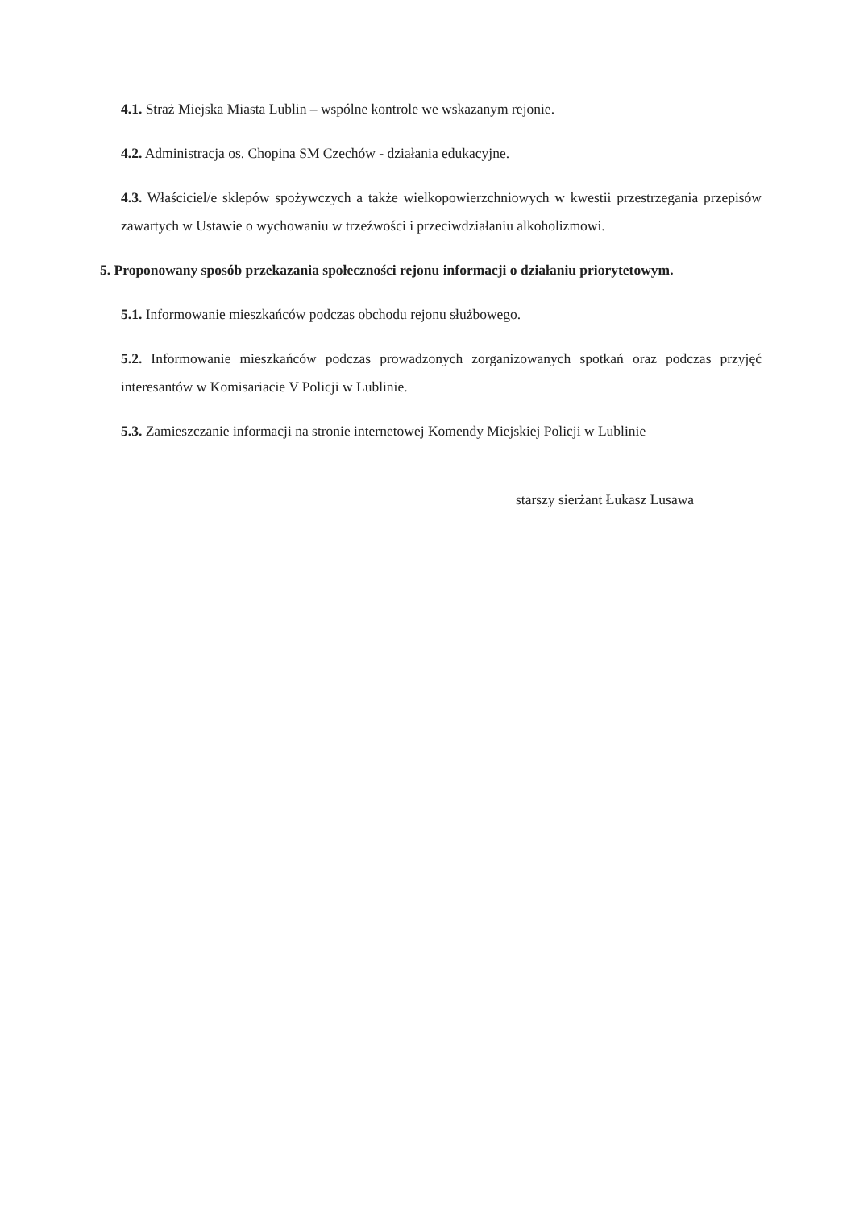4.1. Straż Miejska Miasta Lublin – wspólne kontrole we wskazanym rejonie.
4.2. Administracja os. Chopina SM Czechów - działania edukacyjne.
4.3. Właściciel/e sklepów spożywczych a także wielkopowierzchniowych w kwestii przestrzegania przepisów zawartych w Ustawie o wychowaniu w trzeźwości i przeciwdziałaniu alkoholizmowi.
5. Proponowany sposób przekazania społeczności rejonu informacji o działaniu priorytetowym.
5.1. Informowanie mieszkańców podczas obchodu rejonu służbowego.
5.2. Informowanie mieszkańców podczas prowadzonych zorganizowanych spotkań oraz podczas przyjęć interesantów w Komisariacie V Policji w Lublinie.
5.3. Zamieszczanie informacji na stronie internetowej Komendy Miejskiej Policji w Lublinie
starszy sierżant Łukasz Lusawa